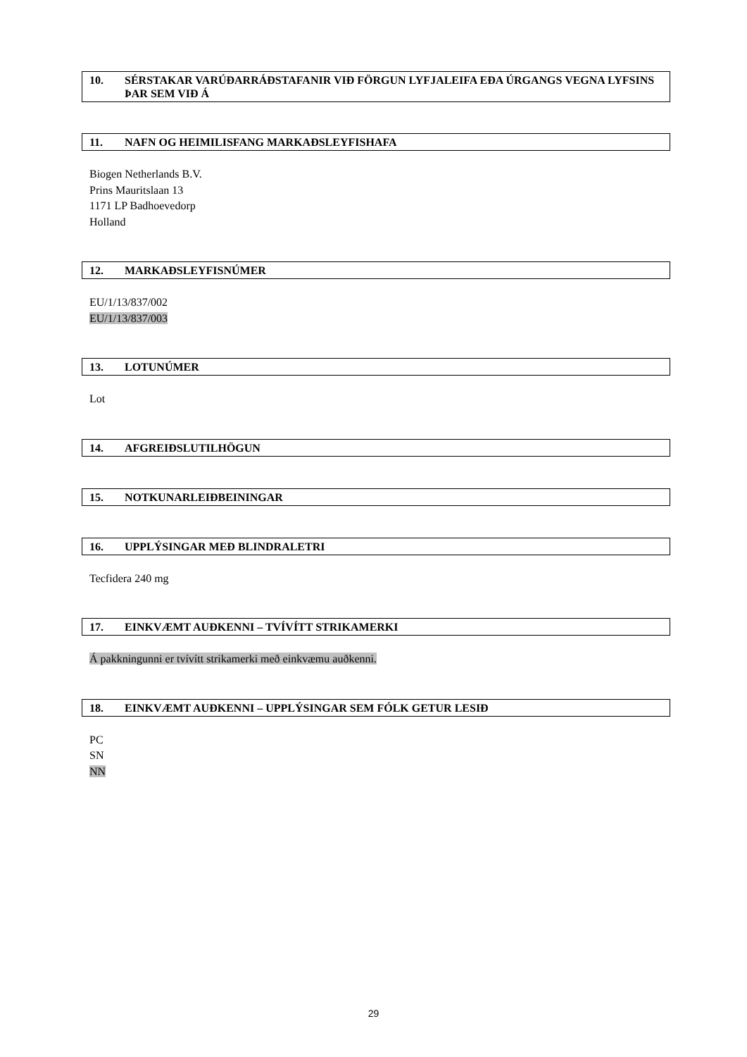10. SÉRSTAKAR VARÚÐARRÁÐSTAFANIR VIÐ FÖRGUN LYFJALEIFA EÐA ÚRGANGS VEGNA LYFSINS ÞAR SEM VIÐ Á
11. NAFN OG HEIMILISFANG MARKAÐSLEYFISHAFA
Biogen Netherlands B.V.
Prins Mauritslaan 13
1171 LP Badhoevedorp
Holland
12. MARKAÐSLEYFISNÚMER
EU/1/13/837/002
EU/1/13/837/003
13. LOTUNÚMER
Lot
14. AFGREIÐSLUTILHÖGUN
15. NOTKUNARLEIÐBEININGAR
16. UPPLÝSINGAR MEÐ BLINDRALETRI
Tecfidera 240 mg
17. EINKVÆMT AUÐKENNI – TVÍVÍTT STRIKAMERKI
Á pakkningunni er tvívítt strikamerki með einkvæmu auðkenni.
18. EINKVÆMT AUÐKENNI – UPPLÝSINGAR SEM FÓLK GETUR LESIÐ
PC
SN
NN
29